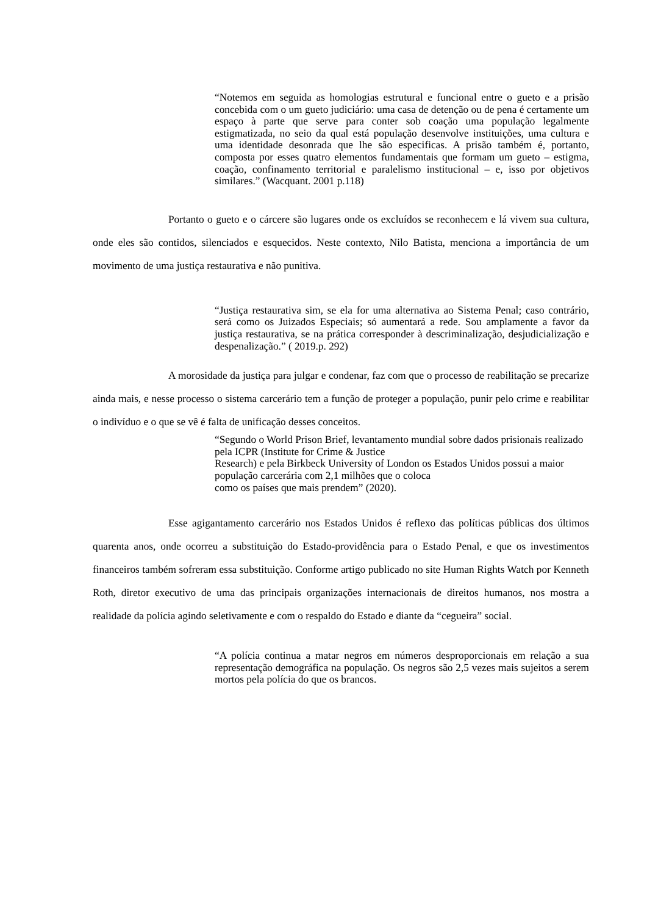“Notemos em seguida as homologias estrutural e funcional entre o gueto e a prisão concebida com o um gueto judiciário: uma casa de detenção ou de pena é certamente um espaço à parte que serve para conter sob coação uma população legalmente estigmatizada, no seio da qual está população desenvolve instituições, uma cultura e uma identidade desonrada que lhe são especificas. A prisão também é, portanto, composta por esses quatro elementos fundamentais que formam um gueto – estigma, coação, confinamento territorial e paralelismo institucional – e, isso por objetivos similares.” (Wacquant. 2001 p.118)
Portanto o gueto e o cárcere são lugares onde os excluídos se reconhecem e lá vivem sua cultura, onde eles são contidos, silenciados e esquecidos. Neste contexto, Nilo Batista, menciona a importância de um movimento de uma justiça restaurativa e não punitiva.
“Justiça restaurativa sim, se ela for uma alternativa ao Sistema Penal; caso contrário, será como os Juizados Especiais; só aumentará a rede. Sou amplamente a favor da justiça restaurativa, se na prática corresponder à descriminalização, desjudicialização e despenalização.” ( 2019.p. 292)
A morosidade da justiça para julgar e condenar, faz com que o processo de reabilitação se precarize ainda mais, e nesse processo o sistema carcerário tem a função de proteger a população, punir pelo crime e reabilitar o indivíduo e o que se vê é falta de unificação desses conceitos.
“Segundo o World Prison Brief, levantamento mundial sobre dados prisionais realizado pela ICPR (Institute for Crime & Justice
Research) e pela Birkbeck University of London os Estados Unidos possui a maior população carcerária com 2,1 milhões que o coloca
como os países que mais prendem” (2020).
Esse agigantamento carcerário nos Estados Unidos é reflexo das políticas públicas dos últimos quarenta anos, onde ocorreu a substituição do Estado-providência para o Estado Penal, e que os investimentos financeiros também sofreram essa substituição. Conforme artigo publicado no site Human Rights Watch por Kenneth Roth, diretor executivo de uma das principais organizações internacionais de direitos humanos, nos mostra a realidade da polícia agindo seletivamente e com o respaldo do Estado e diante da “cegueira” social.
“A polícia continua a matar negros em números desproporcionais em relação a sua representação demográfica na população. Os negros são 2,5 vezes mais sujeitos a serem mortos pela polícia do que os brancos.